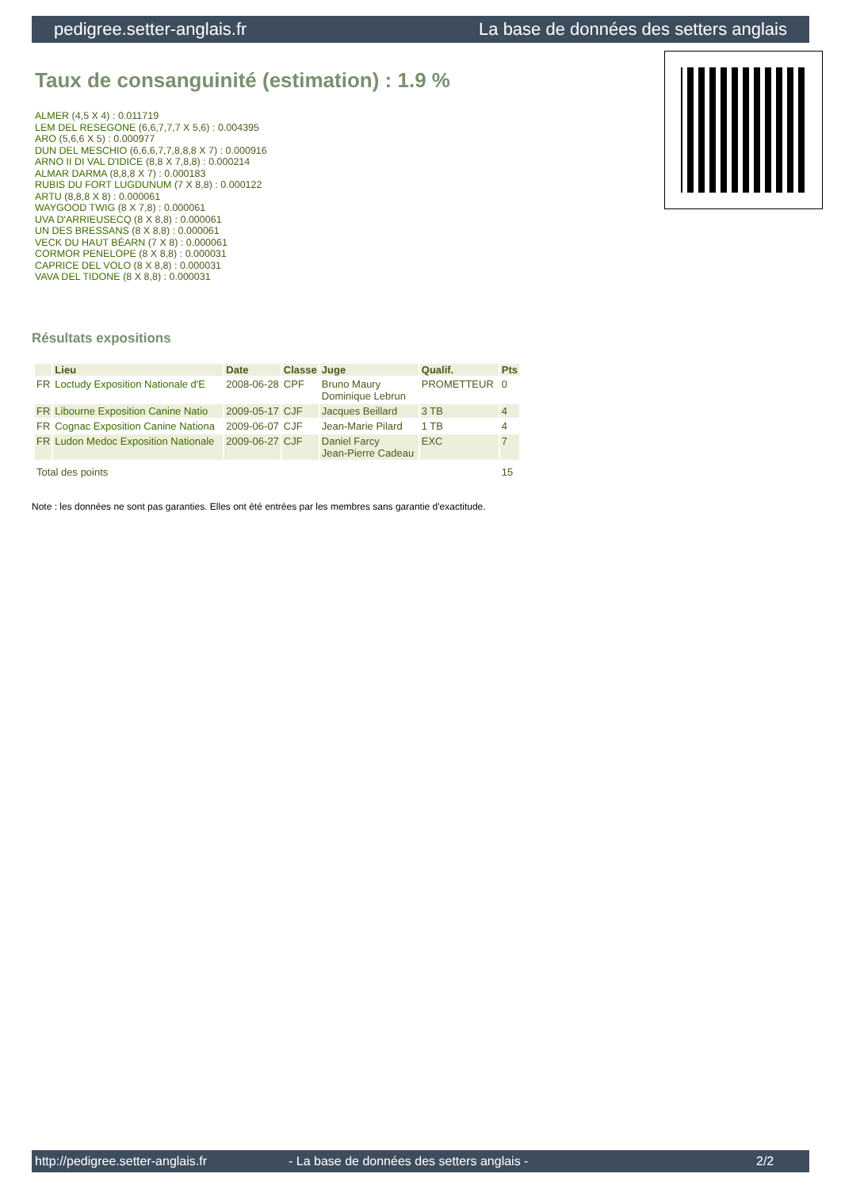pedigree.setter-anglais.fr La base de données des setters anglais
Taux de consanguinité (estimation) : 1.9 %
ALMER (4,5 X 4) : 0.011719
LEM DEL RESEGONE (6,6,7,7,7 X 5,6) : 0.004395
ARO (5,6,6 X 5) : 0.000977
DUN DEL MESCHIO (6,6,6,7,7,8,8,8 X 7) : 0.000916
ARNO II DI VAL D'IDICE (8,8 X 7,8,8) : 0.000214
ALMAR DARMA (8,8,8 X 7) : 0.000183
RUBIS DU FORT LUGDUNUM (7 X 8,8) : 0.000122
ARTU (8,8,8 X 8) : 0.000061
WAYGOOD TWIG (8 X 7,8) : 0.000061
UVA D'ARRIEUSECQ (8 X 8,8) : 0.000061
UN DES BRESSANS (8 X 8,8) : 0.000061
VECK DU HAUT BÉARN (7 X 8) : 0.000061
CORMOR PENELOPE (8 X 8,8) : 0.000031
CAPRICE DEL VOLO (8 X 8,8) : 0.000031
VAVA DEL TIDONE (8 X 8,8) : 0.000031
Résultats expositions
| | Lieu | Date | Classe | Juge | Qualif. | Pts |
| --- | --- | --- | --- | --- | --- | --- |
| FR | Loctudy Exposition Nationale d'E | 2008-06-28 | CPF | Bruno Maury Dominique Lebrun | PROMETTEUR | 0 |
| FR | Libourne Exposition Canine Natio | 2009-05-17 | CJF | Jacques Beillard | 3 TB | 4 |
| FR | Cognac Exposition Canine Nationa | 2009-06-07 | CJF | Jean-Marie Pilard | 1 TB | 4 |
| FR | Ludon Medoc Exposition Nationale | 2009-06-27 | CJF | Daniel Farcy Jean-Pierre Cadeau | EXC | 7 |
| Total des points | | | | | | 15 |
Note : les données ne sont pas garanties. Elles ont été entrées par les membres sans garantie d'exactitude.
http://pedigree.setter-anglais.fr - La base de données des setters anglais - 2/2